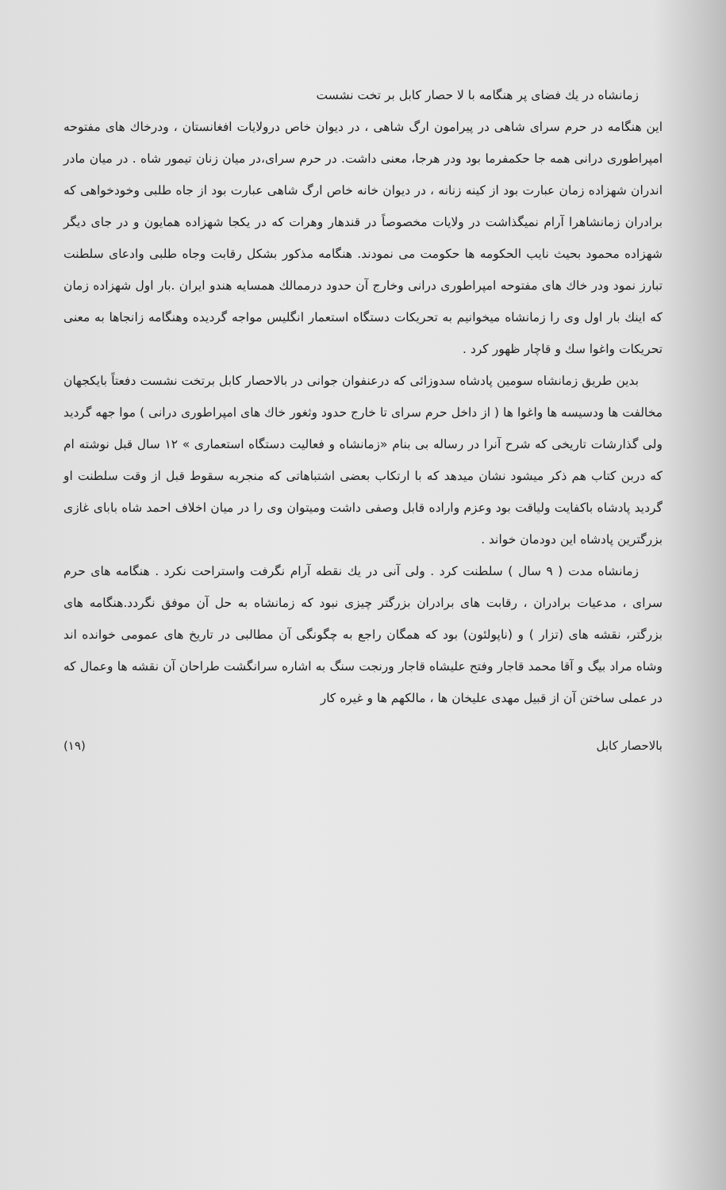زمانشاه در یك فضای پر هنگامه با لا حصار کابل بر تخت نشست
این هنگامه در حرم سرای شاهی در پیرامون ارگ شاهی ، در دیوان خاص درولایات افغانستان ، ودرخاك های مفتوحه امپراطوری درانی همه جا حکمفرما بود ودر هرجا، معنی داشت. در حرم سرای،در میان زنان تیمور شاه . در میان مادر اندران شهزاده زمان عبارت بود از کینه زنانه ، در دیوان خانه خاص ارگ شاهی عبارت بود از جاه طلبی وخودخواهی که برادران زمانشاهرا آرام نمیگذاشت در ولایات مخصوصاً در قندهار وهرات که در یکجا شهزاده همایون و در جای دیگر شهزاده محمود بحیث نایب الحکومه ها حکومت می نمودند. هنگامه مذکور بشکل رقابت وجاه طلبی وادعای سلطنت تبارز نمود ودر خاك های مفتوحه امپراطوری درانی وخارج آن حدود درممالك همسایه هندو ایران .بار اول شهزاده زمان که اینك بار اول وی را زمانشاه میخوانیم به تحریکات دستگاه استعمار انگلیس مواجه گردیده وهنگامه زانجاها به معنی تحریکات واغوا سك و قاچار ظهور کرد .
بدین طریق زمانشاه سومین پادشاه سدوزائی که درعنفوان جوانی در بالاحصار کابل برتخت نشست دفعتاً بایکجهان مخالفت ها ودسیسه ها واغوا ها ( از داخل حرم سرای تا خارج حدود وثغور خاك های امپراطوری درانی ) موا جهه گردید ولی گذارشات تاریخی که شرح آنرا در رساله بی بنام «زمانشاه و فعالیت دستگاه استعماری » ۱۲ سال قبل نوشته ام که دربن کتاب هم ذکر میشود نشان میدهد که با ارتکاب بعضی اشتباهاتی که منجربه سقوط قبل از وقت سلطنت او گردید پادشاه باکفایت ولیاقت بود وعزم واراده قابل وصفی داشت ومیتوان وی را در میان اخلاف احمد شاه بابای غازی بزرگترین پادشاه این دودمان خواند .
زمانشاه مدت ( ۹ سال ) سلطنت کرد . ولی آنی در یك نقطه آرام نگرفت واستراحت نکرد . هنگامه های حرم سرای ، مدعیات برادران ، رقابت های برادران بزرگتر چیزی نبود که زمانشاه به حل آن موفق نگردد.هنگامه های بزرگتر، نقشه های (تزار ) و (ناپولئون) بود که همگان راجع به چگونگی آن مطالبی در تاریخ های عمومی خوانده اند وشاه مراد بیگ و آقا محمد قاجار وفتح علیشاه قاجار ورنجت سنگ به اشاره سرانگشت طراحان آن نقشه ها وعمال که در عملی ساختن آن از قبیل مهدی علیخان ها ، مالکهم ها و غیره کار
بالاحصار کابل (۱۹)